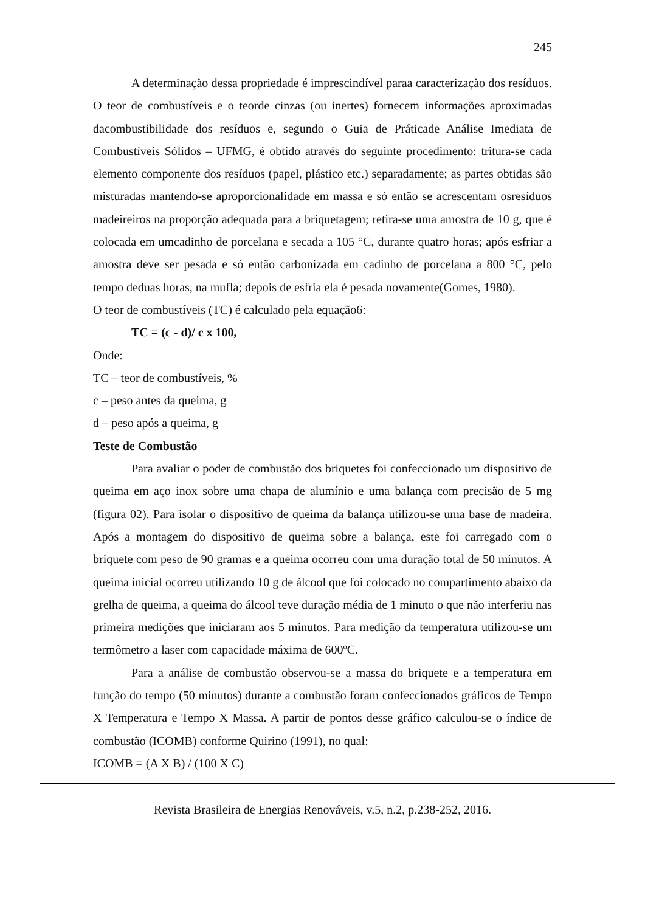245
A determinação dessa propriedade é imprescindível paraa caracterização dos resíduos. O teor de combustíveis e o teorde cinzas (ou inertes) fornecem informações aproximadas dacombustibilidade dos resíduos e, segundo o Guia de Práticade Análise Imediata de Combustíveis Sólidos – UFMG, é obtido através do seguinte procedimento: tritura-se cada elemento componente dos resíduos (papel, plástico etc.) separadamente; as partes obtidas são misturadas mantendo-se aproporcionalidade em massa e só então se acrescentam osresíduos madeireiros na proporção adequada para a briquetagem; retira-se uma amostra de 10 g, que é colocada em umcadinho de porcelana e secada a 105 °C, durante quatro horas; após esfriar a amostra deve ser pesada e só então carbonizada em cadinho de porcelana a 800 °C, pelo tempo deduas horas, na mufla; depois de esfria ela é pesada novamente(Gomes, 1980).
O teor de combustíveis (TC) é calculado pela equação6:
TC = (c - d)/ c x 100,
Onde:
TC – teor de combustíveis, %
c – peso antes da queima, g
d – peso após a queima, g
Teste de Combustão
Para avaliar o poder de combustão dos briquetes foi confeccionado um dispositivo de queima em aço inox sobre uma chapa de alumínio e uma balança com precisão de 5 mg (figura 02). Para isolar o dispositivo de queima da balança utilizou-se uma base de madeira. Após a montagem do dispositivo de queima sobre a balança, este foi carregado com o briquete com peso de 90 gramas e a queima ocorreu com uma duração total de 50 minutos. A queima inicial ocorreu utilizando 10 g de álcool que foi colocado no compartimento abaixo da grelha de queima, a queima do álcool teve duração média de 1 minuto o que não interferiu nas primeira medições que iniciaram aos 5 minutos. Para medição da temperatura utilizou-se um termômetro a laser com capacidade máxima de 600ºC.
Para a análise de combustão observou-se a massa do briquete e a temperatura em função do tempo (50 minutos) durante a combustão foram confeccionados gráficos de Tempo X Temperatura e Tempo X Massa. A partir de pontos desse gráfico calculou-se o índice de combustão (ICOMB) conforme Quirino (1991), no qual:
ICOMB = (A X B) / (100 X C)
Revista Brasileira de Energias Renováveis, v.5, n.2, p.238-252, 2016.